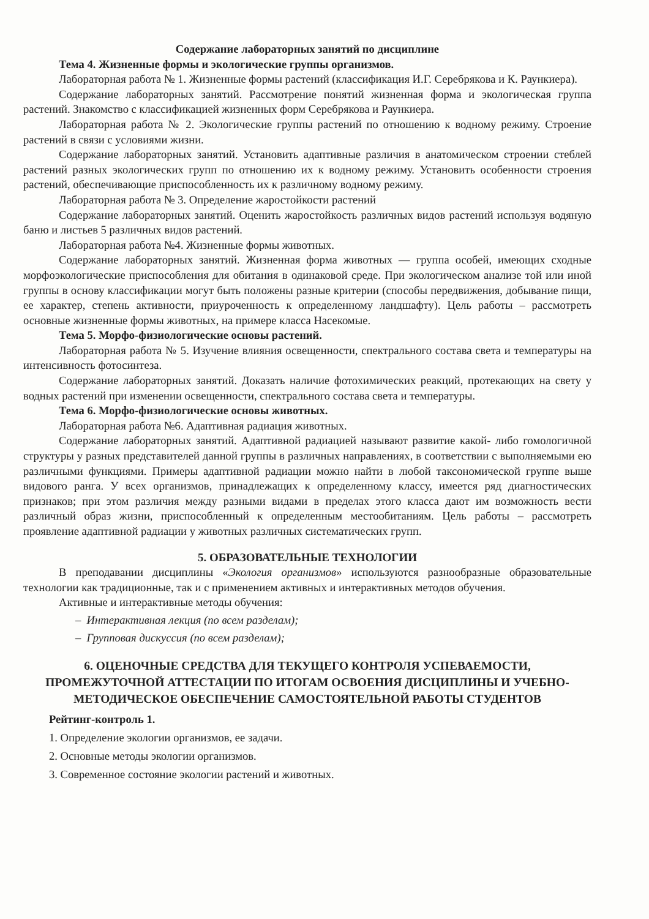Содержание лабораторных занятий по дисциплине
Тема 4. Жизненные формы и экологические группы организмов.
Лабораторная работа № 1. Жизненные формы растений (классификация И.Г. Серебрякова и К. Раункиера).
Содержание лабораторных занятий. Рассмотрение понятий жизненная форма и экологическая группа растений. Знакомство с классификацией жизненных форм Серебрякова и Раункиера.
Лабораторная работа № 2. Экологические группы растений по отношению к водному режиму. Строение растений в связи с условиями жизни.
Содержание лабораторных занятий. Установить адаптивные различия в анатомическом строении стеблей растений разных экологических групп по отношению их к водному режиму. Установить особенности строения растений, обеспечивающие приспособленность их к различному водному режиму.
Лабораторная работа № 3. Определение жаростойкости растений
Содержание лабораторных занятий. Оценить жаростойкость различных видов растений используя водяную баню и листьев 5 различных видов растений.
Лабораторная работа №4. Жизненные формы животных.
Содержание лабораторных занятий. Жизненная форма животных — группа особей, имеющих сходные морфоэкологические приспособления для обитания в одинаковой среде. При экологическом анализе той или иной группы в основу классификации могут быть положены разные критерии (способы передвижения, добывание пищи, ее характер, степень активности, приуроченность к определенному ландшафту). Цель работы – рассмотреть основные жизненные формы животных, на примере класса Насекомые.
Тема 5. Морфо-физиологические основы растений.
Лабораторная работа № 5. Изучение влияния освещенности, спектрального состава света и температуры на интенсивность фотосинтеза.
Содержание лабораторных занятий. Доказать наличие фотохимических реакций, протекающих на свету у водных растений при изменении освещенности, спектрального состава света и температуры.
Тема 6. Морфо-физиологические основы животных.
Лабораторная работа №6. Адаптивная радиация животных.
Содержание лабораторных занятий. Адаптивной радиацией называют развитие какой- либо гомологичной структуры у разных представителей данной группы в различных направлениях, в соответствии с выполняемыми ею различными функциями. Примеры адаптивной радиации можно найти в любой таксономической группе выше видового ранга. У всех организмов, принадлежащих к определенному классу, имеется ряд диагностических признаков; при этом различия между разными видами в пределах этого класса дают им возможность вести различный образ жизни, приспособленный к определенным местообитаниям. Цель работы – рассмотреть проявление адаптивной радиации у животных различных систематических групп.
5. ОБРАЗОВАТЕЛЬНЫЕ ТЕХНОЛОГИИ
В преподавании дисциплины «Экология организмов» используются разнообразные образовательные технологии как традиционные, так и с применением активных и интерактивных методов обучения.
Активные и интерактивные методы обучения:
– Интерактивная лекция (по всем разделам);
– Групповая дискуссия (по всем разделам);
6. ОЦЕНОЧНЫЕ СРЕДСТВА ДЛЯ ТЕКУЩЕГО КОНТРОЛЯ УСПЕВАЕМОСТИ, ПРОМЕЖУТОЧНОЙ АТТЕСТАЦИИ ПО ИТОГАМ ОСВОЕНИЯ ДИСЦИПЛИНЫ И УЧЕБНО-МЕТОДИЧЕСКОЕ ОБЕСПЕЧЕНИЕ САМОСТОЯТЕЛЬНОЙ РАБОТЫ СТУДЕНТОВ
Рейтинг-контроль 1.
1. Определение экологии организмов, ее задачи.
2. Основные методы экологии организмов.
3. Современное состояние экологии растений и животных.